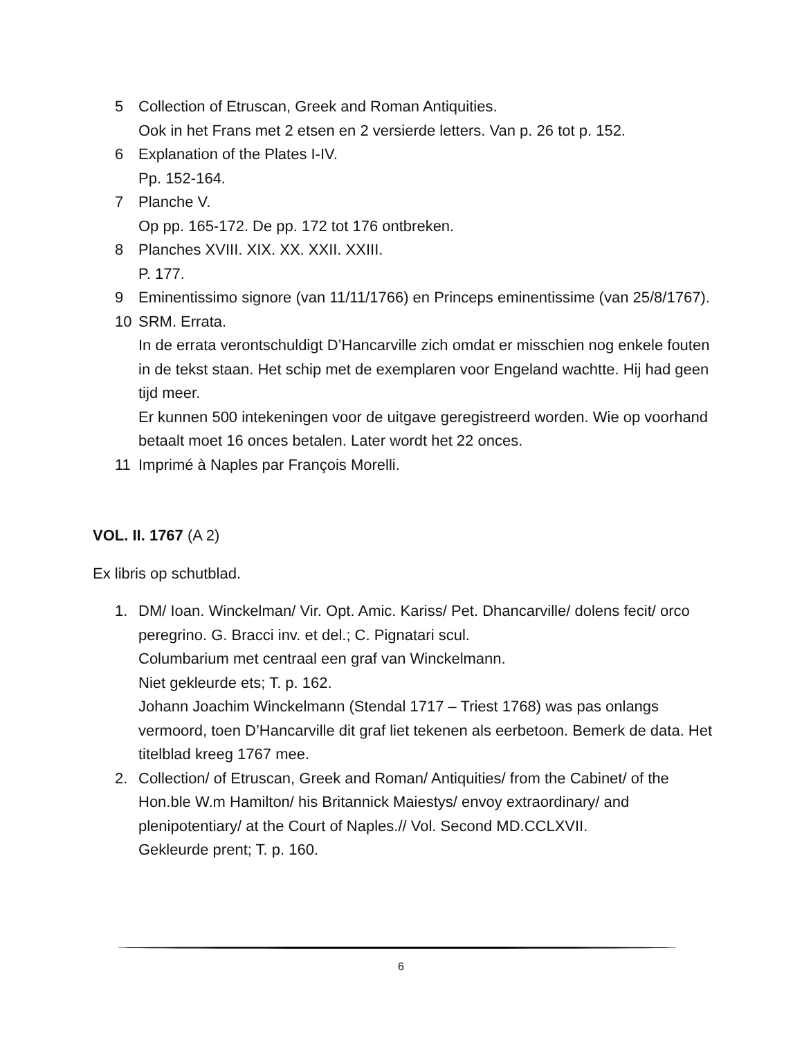5 Collection of Etruscan, Greek and Roman Antiquities.
Ook in het Frans met 2 etsen en 2 versierde letters. Van p. 26 tot p. 152.
6 Explanation of the Plates I-IV.
Pp. 152-164.
7 Planche V.
Op pp. 165-172. De pp. 172 tot 176 ontbreken.
8 Planches XVIII. XIX. XX. XXII. XXIII.
P. 177.
9 Eminentissimo signore (van 11/11/1766) en Princeps eminentissime (van 25/8/1767).
10 SRM. Errata.
In de errata verontschuldigt D’Hancarville zich omdat er misschien nog enkele fouten in de tekst staan. Het schip met de exemplaren voor Engeland wachtte. Hij had geen tijd meer.
Er kunnen 500 intekeningen voor de uitgave geregistreerd worden. Wie op voorhand betaalt moet 16 onces betalen. Later wordt het 22 onces.
11 Imprimé à Naples par François Morelli.
VOL. II. 1767 (A 2)
Ex libris op schutblad.
1. DM/ Ioan. Winckelman/ Vir. Opt. Amic. Kariss/ Pet. Dhancarville/ dolens fecit/ orco peregrino. G. Bracci inv. et del.; C. Pignatari scul.
Columbarium met centraal een graf van Winckelmann.
Niet gekleurde ets; T. p. 162.
Johann Joachim Winckelmann (Stendal 1717 – Triest 1768) was pas onlangs vermoord, toen D’Hancarville dit graf liet tekenen als eerbetoon. Bemerk de data. Het titelblad kreeg 1767 mee.
2. Collection/ of Etruscan, Greek and Roman/ Antiquities/ from the Cabinet/ of the Hon.ble W.m Hamilton/ his Britannick Maiestys/ envoy extraordinary/ and plenipotentiary/ at the Court of Naples.// Vol. Second MD.CCLXVII.
Gekleurde prent; T. p. 160.
6